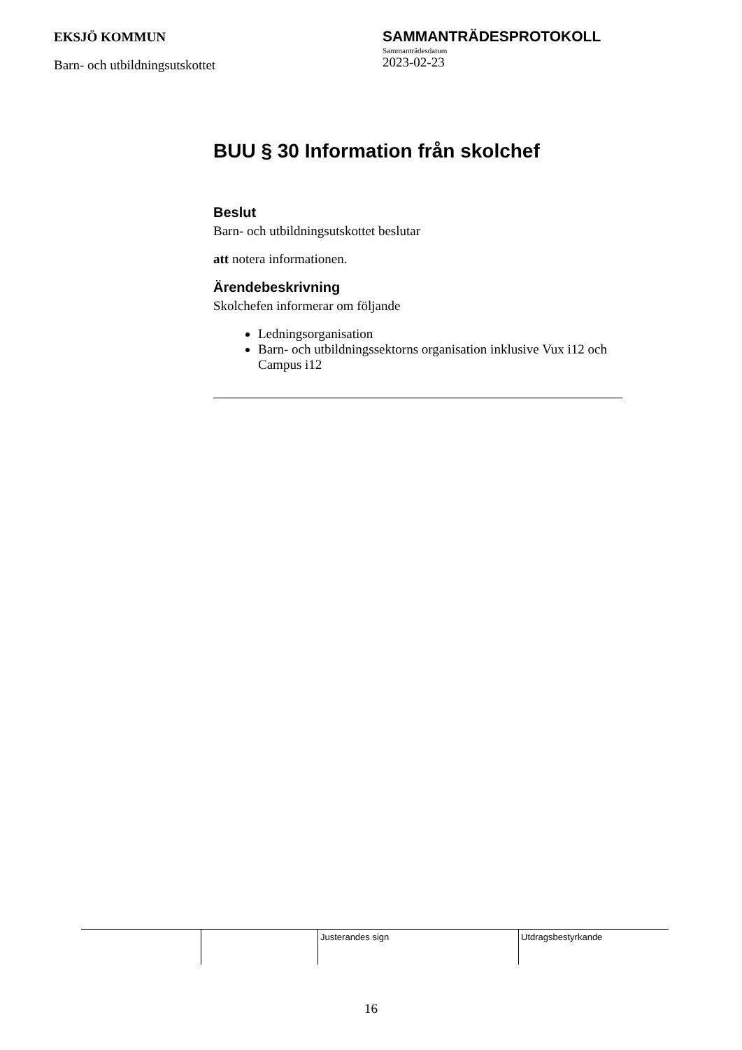EKSJÖ KOMMUN
Barn- och utbildningsutskottet
SAMMANTRÄDESPROTOKOLL
Sammanträdesdatum
2023-02-23
BUU § 30 Information från skolchef
Beslut
Barn- och utbildningsutskottet beslutar
att notera informationen.
Ärendebeskrivning
Skolchefen informerar om följande
Ledningsorganisation
Barn- och utbildningssektorns organisation inklusive Vux i12 och Campus i12
| | | Justerandes sign | Utdragsbestyrkande |
16